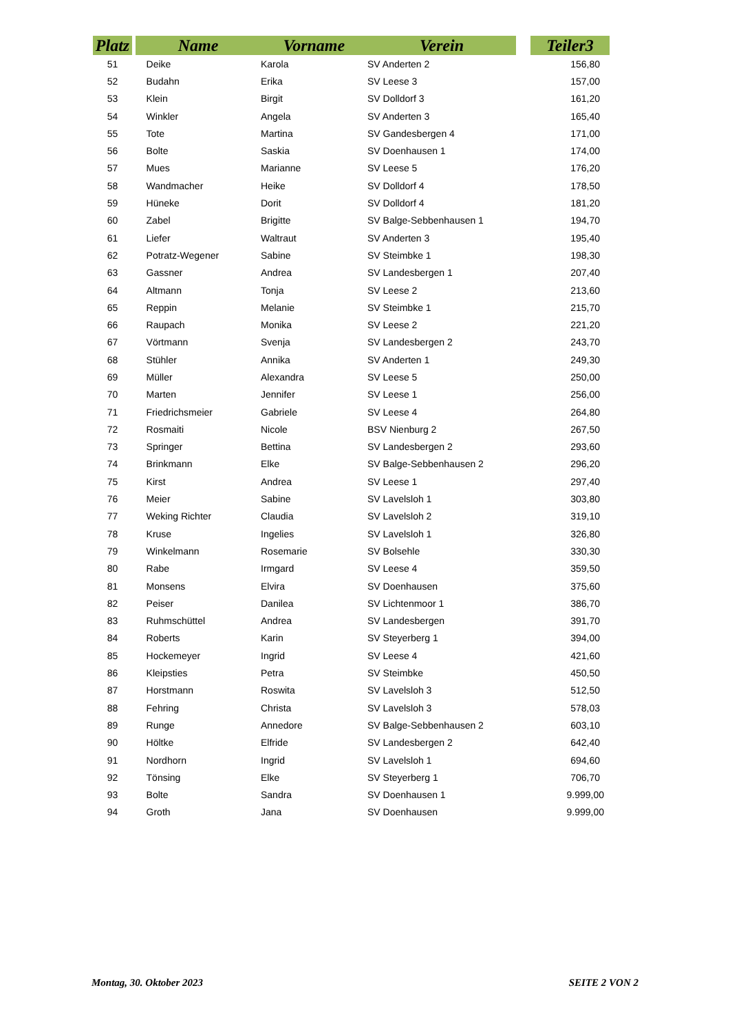| Platz | | Name | Vorname | Verein | | Teiler3 |
| --- | --- | --- | --- | --- | --- | --- |
| 51 | | Deike | Karola | SV Anderten 2 | | 156,80 |
| 52 | | Budahn | Erika | SV Leese 3 | | 157,00 |
| 53 | | Klein | Birgit | SV Dolldorf 3 | | 161,20 |
| 54 | | Winkler | Angela | SV Anderten 3 | | 165,40 |
| 55 | | Tote | Martina | SV Gandesbergen 4 | | 171,00 |
| 56 | | Bolte | Saskia | SV Doenhausen 1 | | 174,00 |
| 57 | | Mues | Marianne | SV Leese 5 | | 176,20 |
| 58 | | Wandmacher | Heike | SV Dolldorf 4 | | 178,50 |
| 59 | | Hüneke | Dorit | SV Dolldorf 4 | | 181,20 |
| 60 | | Zabel | Brigitte | SV Balge-Sebbenhausen 1 | | 194,70 |
| 61 | | Liefer | Waltraut | SV Anderten 3 | | 195,40 |
| 62 | | Potratz-Wegener | Sabine | SV Steimbke 1 | | 198,30 |
| 63 | | Gassner | Andrea | SV Landesbergen 1 | | 207,40 |
| 64 | | Altmann | Tonja | SV Leese 2 | | 213,60 |
| 65 | | Reppin | Melanie | SV Steimbke 1 | | 215,70 |
| 66 | | Raupach | Monika | SV Leese 2 | | 221,20 |
| 67 | | Vörtmann | Svenja | SV Landesbergen 2 | | 243,70 |
| 68 | | Stühler | Annika | SV Anderten 1 | | 249,30 |
| 69 | | Müller | Alexandra | SV Leese 5 | | 250,00 |
| 70 | | Marten | Jennifer | SV Leese 1 | | 256,00 |
| 71 | | Friedrichsmeier | Gabriele | SV Leese 4 | | 264,80 |
| 72 | | Rosmaiti | Nicole | BSV Nienburg 2 | | 267,50 |
| 73 | | Springer | Bettina | SV Landesbergen 2 | | 293,60 |
| 74 | | Brinkmann | Elke | SV Balge-Sebbenhausen 2 | | 296,20 |
| 75 | | Kirst | Andrea | SV Leese 1 | | 297,40 |
| 76 | | Meier | Sabine | SV Lavelsloh 1 | | 303,80 |
| 77 | | Weking Richter | Claudia | SV Lavelsloh 2 | | 319,10 |
| 78 | | Kruse | Ingelies | SV Lavelsloh 1 | | 326,80 |
| 79 | | Winkelmann | Rosemarie | SV Bolsehle | | 330,30 |
| 80 | | Rabe | Irmgard | SV Leese 4 | | 359,50 |
| 81 | | Monsens | Elvira | SV Doenhausen | | 375,60 |
| 82 | | Peiser | Danilea | SV Lichtenmoor 1 | | 386,70 |
| 83 | | Ruhmschüttel | Andrea | SV Landesbergen | | 391,70 |
| 84 | | Roberts | Karin | SV Steyerberg 1 | | 394,00 |
| 85 | | Hockemeyer | Ingrid | SV Leese 4 | | 421,60 |
| 86 | | Kleipsties | Petra | SV Steimbke | | 450,50 |
| 87 | | Horstmann | Roswita | SV Lavelsloh 3 | | 512,50 |
| 88 | | Fehring | Christa | SV Lavelsloh 3 | | 578,03 |
| 89 | | Runge | Annedore | SV Balge-Sebbenhausen 2 | | 603,10 |
| 90 | | Höltke | Elfride | SV Landesbergen 2 | | 642,40 |
| 91 | | Nordhorn | Ingrid | SV Lavelsloh 1 | | 694,60 |
| 92 | | Tönsing | Elke | SV Steyerberg 1 | | 706,70 |
| 93 | | Bolte | Sandra | SV Doenhausen 1 | | 9.999,00 |
| 94 | | Groth | Jana | SV Doenhausen | | 9.999,00 |
Montag, 30. Oktober 2023 SEITE 2 VON 2